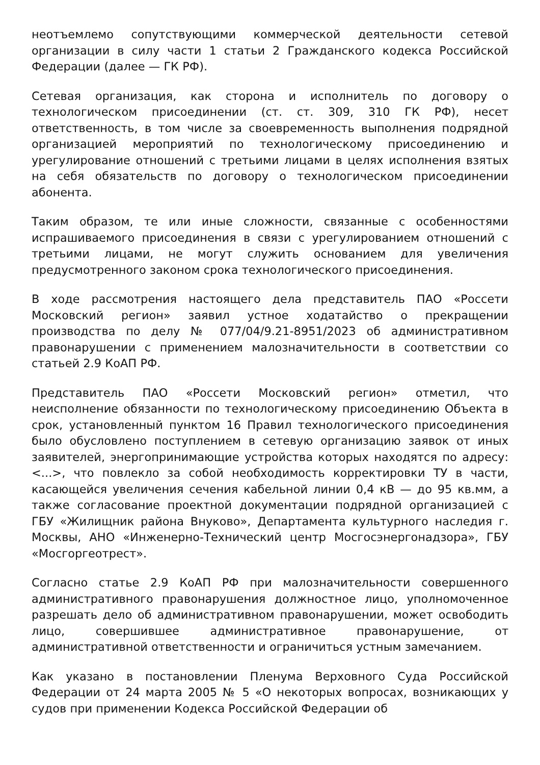неотъемлемо сопутствующими коммерческой деятельности сетевой организации в силу части 1 статьи 2 Гражданского кодекса Российской Федерации (далее — ГК РФ).
Сетевая организация, как сторона и исполнитель по договору о технологическом присоединении (ст. ст. 309, 310 ГК РФ), несет ответственность, в том числе за своевременность выполнения подрядной организацией мероприятий по технологическому присоединению и урегулирование отношений с третьими лицами в целях исполнения взятых на себя обязательств по договору о технологическом присоединении абонента.
Таким образом, те или иные сложности, связанные с особенностями испрашиваемого присоединения в связи с урегулированием отношений с третьими лицами, не могут служить основанием для увеличения предусмотренного законом срока технологического присоединения.
В ходе рассмотрения настоящего дела представитель ПАО «Россети Московский регион» заявил устное ходатайство о прекращении производства по делу № 077/04/9.21-8951/2023 об административном правонарушении с применением малозначительности в соответствии со статьей 2.9 КоАП РФ.
Представитель ПАО «Россети Московский регион» отметил, что неисполнение обязанности по технологическому присоединению Объекта в срок, установленный пунктом 16 Правил технологического присоединения было обусловлено поступлением в сетевую организацию заявок от иных заявителей, энергопринимающие устройства которых находятся по адресу: <...>, что повлекло за собой необходимость корректировки ТУ в части, касающейся увеличения сечения кабельной линии 0,4 кВ — до 95 кв.мм, а также согласование проектной документации подрядной организацией с ГБУ «Жилищник района Внуково», Департамента культурного наследия г. Москвы, АНО «Инженерно-Технический центр Мосгосэнергонадзора», ГБУ «Мосгоргеотрест».
Согласно статье 2.9 КоАП РФ при малозначительности совершенного административного правонарушения должностное лицо, уполномоченное разрешать дело об административном правонарушении, может освободить лицо, совершившее административное правонарушение, от административной ответственности и ограничиться устным замечанием.
Как указано в постановлении Пленума Верховного Суда Российской Федерации от 24 марта 2005 № 5 «О некоторых вопросах, возникающих у судов при применении Кодекса Российской Федерации об